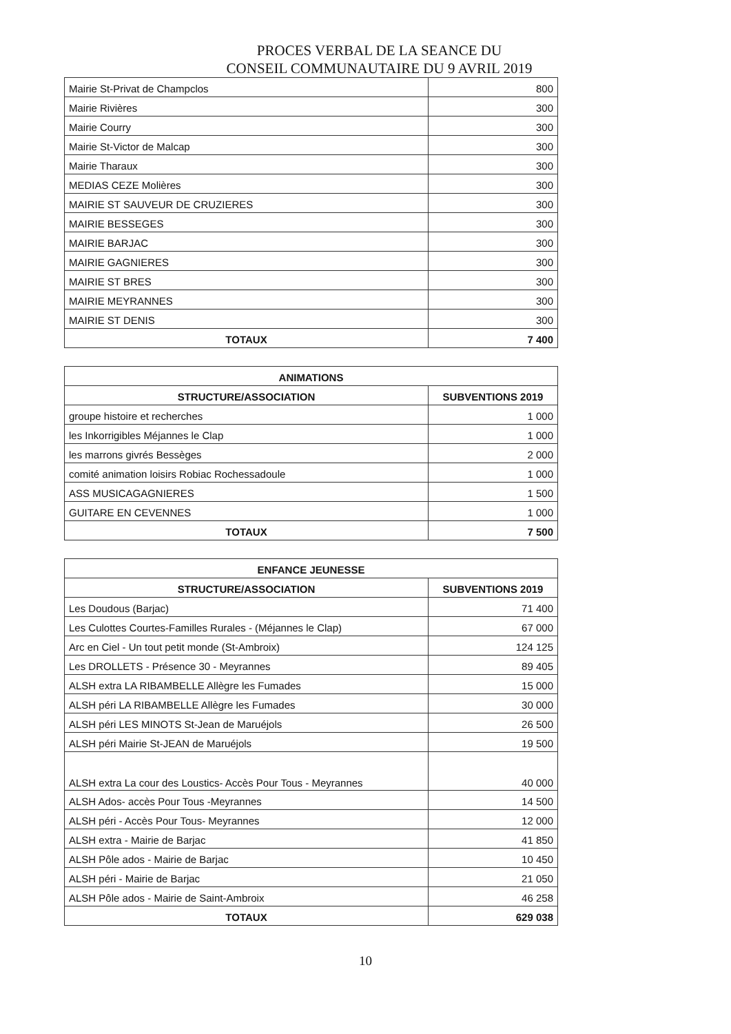PROCES VERBAL DE LA SEANCE DU
CONSEIL COMMUNAUTAIRE DU 9 AVRIL 2019
| Mairie St-Privat de Champclos | 800 |
| Mairie Rivières | 300 |
| Mairie Courry | 300 |
| Mairie St-Victor de Malcap | 300 |
| Mairie Tharaux | 300 |
| MEDIAS CEZE Molières | 300 |
| MAIRIE ST SAUVEUR DE CRUZIERES | 300 |
| MAIRIE BESSEGES | 300 |
| MAIRIE BARJAC | 300 |
| MAIRIE GAGNIERES | 300 |
| MAIRIE ST BRES | 300 |
| MAIRIE MEYRANNES | 300 |
| MAIRIE ST DENIS | 300 |
| TOTAUX | 7 400 |
| ANIMATIONS | |
| --- | --- |
| STRUCTURE/ASSOCIATION | SUBVENTIONS 2019 |
| groupe histoire et recherches | 1 000 |
| les Inkorrigibles Méjannes le Clap | 1 000 |
| les marrons givrés Bessèges | 2 000 |
| comité animation loisirs Robiac Rochessadoule | 1 000 |
| ASS MUSICAGAGNIERES | 1 500 |
| GUITARE EN CEVENNES | 1 000 |
| TOTAUX | 7 500 |
| ENFANCE JEUNESSE | |
| --- | --- |
| STRUCTURE/ASSOCIATION | SUBVENTIONS 2019 |
| Les Doudous (Barjac) | 71 400 |
| Les Culottes Courtes-Familles Rurales - (Méjannes le Clap) | 67 000 |
| Arc en Ciel - Un tout petit monde (St-Ambroix) | 124 125 |
| Les DROLLETS - Présence 30 - Meyrannes | 89 405 |
| ALSH extra LA RIBAMBELLE Allègre les Fumades | 15 000 |
| ALSH péri LA RIBAMBELLE Allègre les Fumades | 30 000 |
| ALSH péri LES MINOTS St-Jean de Maruéjols | 26 500 |
| ALSH péri Mairie St-JEAN de Maruéjols | 19 500 |
| ALSH extra La cour des Loustics- Accès Pour Tous - Meyrannes | 40 000 |
| ALSH Ados- accès Pour Tous -Meyrannes | 14 500 |
| ALSH péri - Accès Pour Tous- Meyrannes | 12 000 |
| ALSH extra - Mairie de Barjac | 41 850 |
| ALSH Pôle ados - Mairie de Barjac | 10 450 |
| ALSH péri - Mairie de Barjac | 21 050 |
| ALSH Pôle ados - Mairie de Saint-Ambroix | 46 258 |
| TOTAUX | 629 038 |
10